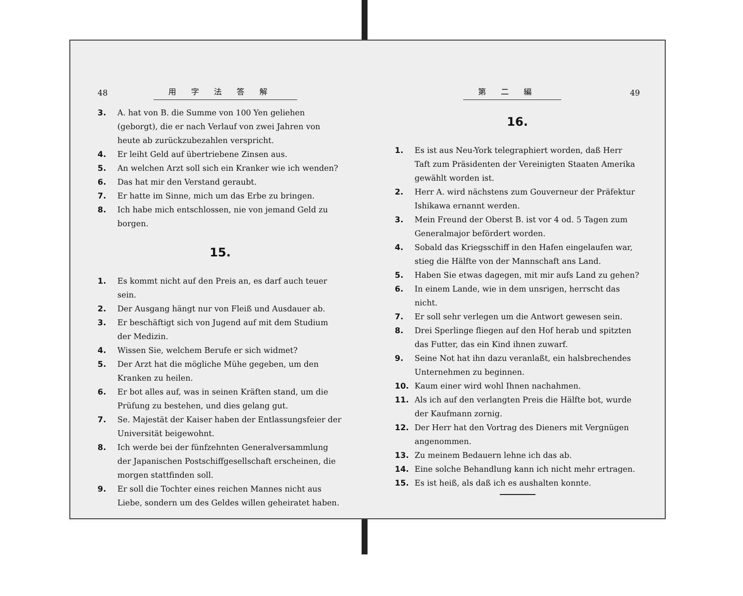48 用字法答解
3. A. hat von B. die Summe von 100 Yen geliehen (geborgt), die er nach Verlauf von zwei Jahren von heute ab zurückzubezahlen verspricht.
4. Er leiht Geld auf übertriebene Zinsen aus.
5. An welchen Arzt soll sich ein Kranker wie ich wenden?
6. Das hat mir den Verstand geraubt.
7. Er hatte im Sinne, mich um das Erbe zu bringen.
8. Ich habe mich entschlossen, nie von jemand Geld zu borgen.
15.
1. Es kommt nicht auf den Preis an, es darf auch teuer sein.
2. Der Ausgang hängt nur von Fleiß und Ausdauer ab.
3. Er beschäftigt sich von Jugend auf mit dem Studium der Medizin.
4. Wissen Sie, welchem Berufe er sich widmet?
5. Der Arzt hat die mögliche Mühe gegeben, um den Kranken zu heilen.
6. Er bot alles auf, was in seinen Kräften stand, um die Prüfung zu bestehen, und dies gelang gut.
7. Se. Majestät der Kaiser haben der Entlassungsfeier der Universität beigewohnt.
8. Ich werde bei der fünfzehnten Generalversammlung der Japanischen Postschiffgesellschaft erscheinen, die morgen stattfinden soll.
9. Er soll die Tochter eines reichen Mannes nicht aus Liebe, sondern um des Geldes willen geheiratet haben.
第二編 49
16.
1. Es ist aus Neu-York telegraphiert worden, daß Herr Taft zum Präsidenten der Vereinigten Staaten Amerika gewählt worden ist.
2. Herr A. wird nächstens zum Gouverneur der Präfektur Ishikawa ernannt werden.
3. Mein Freund der Oberst B. ist vor 4 od. 5 Tagen zum Generalmajor befördert worden.
4. Sobald das Kriegsschiff in den Hafen eingelaufen war, stieg die Hälfte von der Mannschaft ans Land.
5. Haben Sie etwas dagegen, mit mir aufs Land zu gehen?
6. In einem Lande, wie in dem unsrigen, herrscht das nicht.
7. Er soll sehr verlegen um die Antwort gewesen sein.
8. Drei Sperlinge fliegen auf den Hof herab und spitzten das Futter, das ein Kind ihnen zuwarf.
9. Seine Not hat ihn dazu veranlaßt, ein halsbrechendes Unternehmen zu beginnen.
10. Kaum einer wird wohl Ihnen nachahmen.
11. Als ich auf den verlangten Preis die Hälfte bot, wurde der Kaufmann zornig.
12. Der Herr hat den Vortrag des Dieners mit Vergnügen angenommen.
13. Zu meinem Bedauern lehne ich das ab.
14. Eine solche Behandlung kann ich nicht mehr ertragen.
15. Es ist heiß, als daß ich es aushalten konnte.